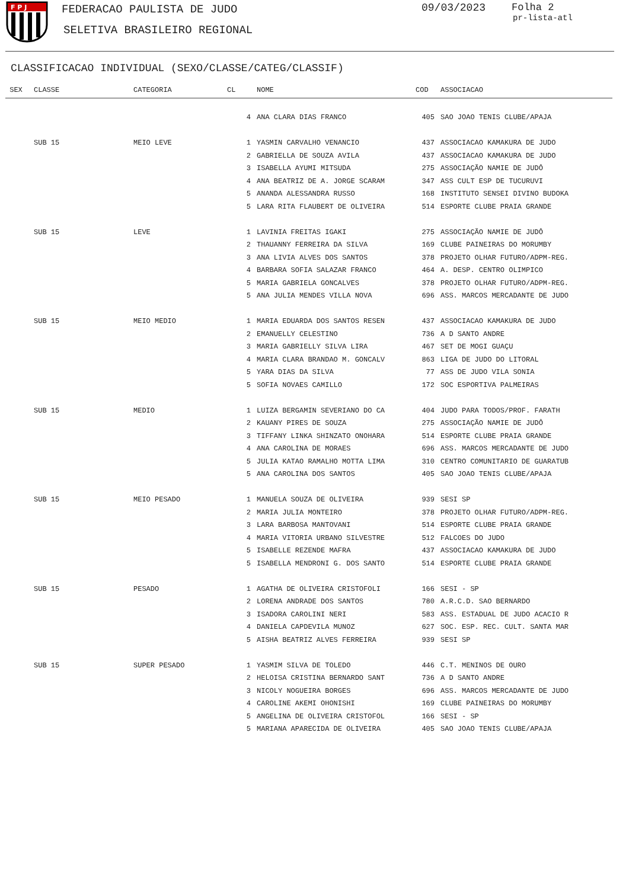F P J
FEDERACAO PAULISTA DE JUDO
SELETIVA BRASILEIRO REGIONAL
09/03/2023 Folha 2
pr-lista-atl
CLASSIFICACAO INDIVIDUAL (SEXO/CLASSE/CATEG/CLASSIF)
| SEX | CLASSE | CATEGORIA | CL | NOME | COD | ASSOCIACAO |
| --- | --- | --- | --- | --- | --- | --- |
| | | | 4 | ANA CLARA DIAS FRANCO | 405 | SAO JOAO TENIS CLUBE/APAJA |
| | SUB 15 | MEIO LEVE | 1 | YASMIN CARVALHO VENANCIO | 437 | ASSOCIACAO KAMAKURA DE JUDO |
| | | | 2 | GABRIELLA DE SOUZA AVILA | 437 | ASSOCIACAO KAMAKURA DE JUDO |
| | | | 3 | ISABELLA AYUMI MITSUDA | 275 | ASSOCIAÇÃO NAMIE DE JUDÔ |
| | | | 4 | ANA BEATRIZ DE A. JORGE SCARAM | 347 | ASS CULT ESP DE TUCURUVI |
| | | | 5 | ANANDA ALESSANDRA RUSSO | 168 | INSTITUTO SENSEI DIVINO BUDOKA |
| | | | 5 | LARA RITA FLAUBERT DE OLIVEIRA | 514 | ESPORTE CLUBE PRAIA GRANDE |
| | SUB 15 | LEVE | 1 | LAVINIA FREITAS IGAKI | 275 | ASSOCIAÇÃO NAMIE DE JUDÔ |
| | | | 2 | THAUANNY FERREIRA DA SILVA | 169 | CLUBE PAINEIRAS DO MORUMBY |
| | | | 3 | ANA LIVIA ALVES DOS SANTOS | 378 | PROJETO OLHAR FUTURO/ADPM-REG. |
| | | | 4 | BARBARA SOFIA SALAZAR FRANCO | 464 | A. DESP. CENTRO OLIMPICO |
| | | | 5 | MARIA GABRIELA GONCALVES | 378 | PROJETO OLHAR FUTURO/ADPM-REG. |
| | | | 5 | ANA JULIA MENDES VILLA NOVA | 696 | ASS. MARCOS MERCADANTE DE JUDO |
| | SUB 15 | MEIO MEDIO | 1 | MARIA EDUARDA DOS SANTOS RESEN | 437 | ASSOCIACAO KAMAKURA DE JUDO |
| | | | 2 | EMANUELLY CELESTINO | 736 | A D SANTO ANDRE |
| | | | 3 | MARIA GABRIELLY SILVA LIRA | 467 | SET DE MOGI GUAÇU |
| | | | 4 | MARIA CLARA BRANDAO M. GONCALV | 863 | LIGA DE JUDO DO LITORAL |
| | | | 5 | YARA DIAS DA SILVA | 77 | ASS DE JUDO VILA SONIA |
| | | | 5 | SOFIA NOVAES CAMILLO | 172 | SOC ESPORTIVA PALMEIRAS |
| | SUB 15 | MEDIO | 1 | LUIZA BERGAMIN SEVERIANO DO CA | 404 | JUDO PARA TODOS/PROF. FARATH |
| | | | 2 | KAUANY PIRES DE SOUZA | 275 | ASSOCIAÇÃO NAMIE DE JUDÔ |
| | | | 3 | TIFFANY LINKA SHINZATO ONOHARA | 514 | ESPORTE CLUBE PRAIA GRANDE |
| | | | 4 | ANA CAROLINA DE MORAES | 696 | ASS. MARCOS MERCADANTE DE JUDO |
| | | | 5 | JULIA KATAO RAMALHO MOTTA LIMA | 310 | CENTRO COMUNITARIO DE GUARATUB |
| | | | 5 | ANA CAROLINA DOS SANTOS | 405 | SAO JOAO TENIS CLUBE/APAJA |
| | SUB 15 | MEIO PESADO | 1 | MANUELA SOUZA DE OLIVEIRA | 939 | SESI SP |
| | | | 2 | MARIA JULIA MONTEIRO | 378 | PROJETO OLHAR FUTURO/ADPM-REG. |
| | | | 3 | LARA BARBOSA MANTOVANI | 514 | ESPORTE CLUBE PRAIA GRANDE |
| | | | 4 | MARIA VITORIA URBANO SILVESTRE | 512 | FALCOES DO JUDO |
| | | | 5 | ISABELLE REZENDE MAFRA | 437 | ASSOCIACAO KAMAKURA DE JUDO |
| | | | 5 | ISABELLA MENDRONI G. DOS SANTO | 514 | ESPORTE CLUBE PRAIA GRANDE |
| | SUB 15 | PESADO | 1 | AGATHA DE OLIVEIRA CRISTOFOLI | 166 | SESI - SP |
| | | | 2 | LORENA ANDRADE DOS SANTOS | 780 | A.R.C.D. SAO BERNARDO |
| | | | 3 | ISADORA CAROLINI NERI | 583 | ASS. ESTADUAL DE JUDO ACACIO R |
| | | | 4 | DANIELA CAPDEVILA MUNOZ | 627 | SOC. ESP. REC. CULT. SANTA MAR |
| | | | 5 | AISHA BEATRIZ ALVES FERREIRA | 939 | SESI SP |
| | SUB 15 | SUPER PESADO | 1 | YASMIM SILVA DE TOLEDO | 446 | C.T. MENINOS DE OURO |
| | | | 2 | HELOISA CRISTINA BERNARDO SANT | 736 | A D SANTO ANDRE |
| | | | 3 | NICOLY NOGUEIRA BORGES | 696 | ASS. MARCOS MERCADANTE DE JUDO |
| | | | 4 | CAROLINE AKEMI OHONISHI | 169 | CLUBE PAINEIRAS DO MORUMBY |
| | | | 5 | ANGELINA DE OLIVEIRA CRISTOFOL | 166 | SESI - SP |
| | | | 5 | MARIANA APARECIDA DE OLIVEIRA | 405 | SAO JOAO TENIS CLUBE/APAJA |